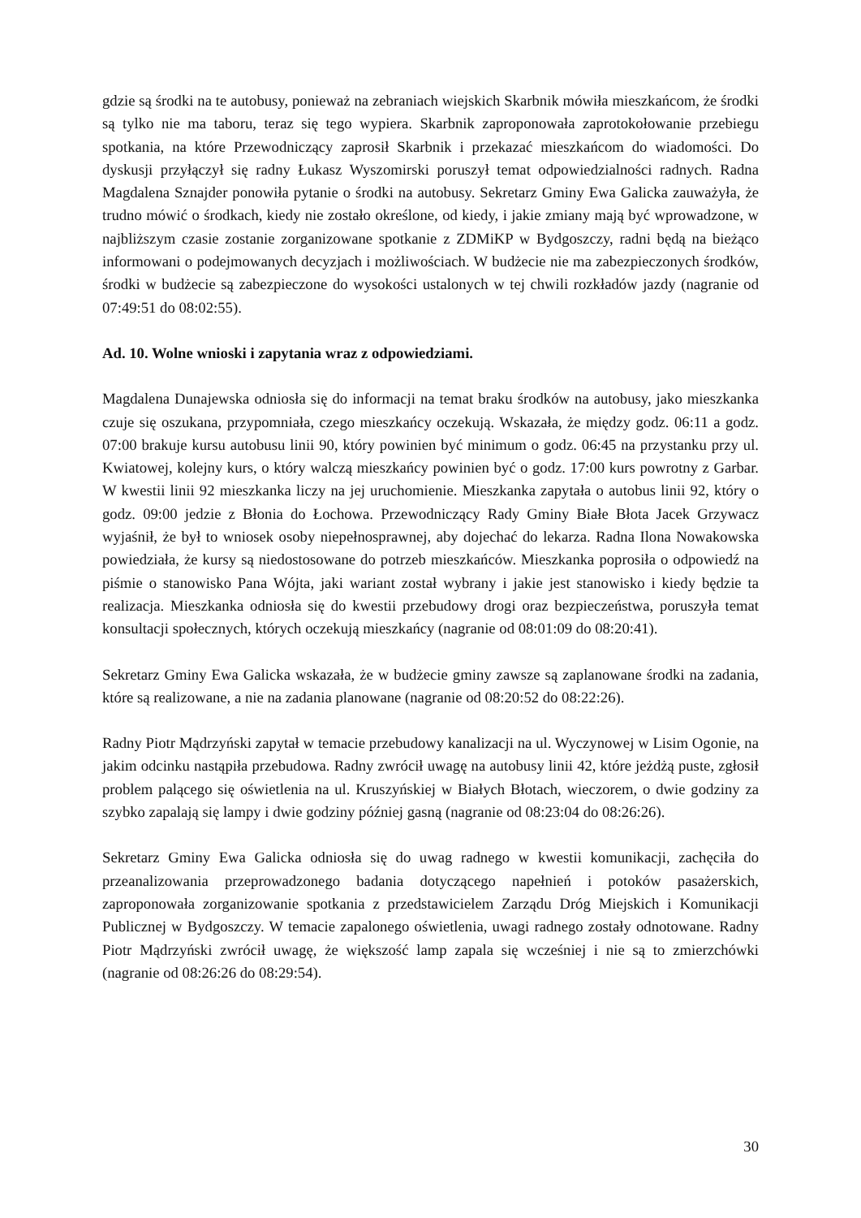gdzie są środki na te autobusy, ponieważ na zebraniach wiejskich Skarbnik mówiła mieszkańcom, że środki są tylko nie ma taboru, teraz się tego wypiera. Skarbnik zaproponowała zaprotokołowanie przebiegu spotkania, na które Przewodniczący zaprosił Skarbnik i przekazać mieszkańcom do wiadomości. Do dyskusji przyłączył się radny Łukasz Wyszomirski poruszył temat odpowiedzialności radnych. Radna Magdalena Sznajder ponowiła pytanie o środki na autobusy. Sekretarz Gminy Ewa Galicka zauważyła, że trudno mówić o środkach, kiedy nie zostało określone, od kiedy, i jakie zmiany mają być wprowadzone, w najbliższym czasie zostanie zorganizowane spotkanie z ZDMiKP w Bydgoszczy, radni będą na bieżąco informowani o podejmowanych decyzjach i możliwościach. W budżecie nie ma zabezpieczonych środków, środki w budżecie są zabezpieczone do wysokości ustalonych w tej chwili rozkładów jazdy (nagranie od 07:49:51 do 08:02:55).
Ad. 10. Wolne wnioski i zapytania wraz z odpowiedziami.
Magdalena Dunajewska odniosła się do informacji na temat braku środków na autobusy, jako mieszkanka czuje się oszukana, przypomniała, czego mieszkańcy oczekują. Wskazała, że między godz. 06:11 a godz. 07:00 brakuje kursu autobusu linii 90, który powinien być minimum o godz. 06:45 na przystanku przy ul. Kwiatowej, kolejny kurs, o który walczą mieszkańcy powinien być o godz. 17:00 kurs powrotny z Garbar. W kwestii linii 92 mieszkanka liczy na jej uruchomienie. Mieszkanka zapytała o autobus linii 92, który o godz. 09:00 jedzie z Błonia do Łochowa. Przewodniczący Rady Gminy Białe Błota Jacek Grzywacz wyjaśnił, że był to wniosek osoby niepełnosprawnej, aby dojechać do lekarza. Radna Ilona Nowakowska powiedziała, że kursy są niedostosowane do potrzeb mieszkańców. Mieszkanka poprosiła o odpowiedź na piśmie o stanowisko Pana Wójta, jaki wariant został wybrany i jakie jest stanowisko i kiedy będzie ta realizacja. Mieszkanka odniosła się do kwestii przebudowy drogi oraz bezpieczeństwa, poruszyła temat konsultacji społecznych, których oczekują mieszkańcy (nagranie od 08:01:09 do 08:20:41).
Sekretarz Gminy Ewa Galicka wskazała, że w budżecie gminy zawsze są zaplanowane środki na zadania, które są realizowane, a nie na zadania planowane (nagranie od 08:20:52 do 08:22:26).
Radny Piotr Mądrzyński zapytał w temacie przebudowy kanalizacji na ul. Wyczynowej w Lisim Ogonie, na jakim odcinku nastąpiła przebudowa. Radny zwrócił uwagę na autobusy linii 42, które jeżdżą puste, zgłosił problem palącego się oświetlenia na ul. Kruszyńskiej w Białych Błotach, wieczorem, o dwie godziny za szybko zapalają się lampy i dwie godziny później gasną (nagranie od 08:23:04 do 08:26:26).
Sekretarz Gminy Ewa Galicka odniosła się do uwag radnego w kwestii komunikacji, zachęciła do przeanalizowania przeprowadzonego badania dotyczącego napełnień i potoków pasażerskich, zaproponowała zorganizowanie spotkania z przedstawicielem Zarządu Dróg Miejskich i Komunikacji Publicznej w Bydgoszczy. W temacie zapalonego oświetlenia, uwagi radnego zostały odnotowane. Radny Piotr Mądrzyński zwrócił uwagę, że większość lamp zapala się wcześniej i nie są to zmierzchówki (nagranie od 08:26:26 do 08:29:54).
30